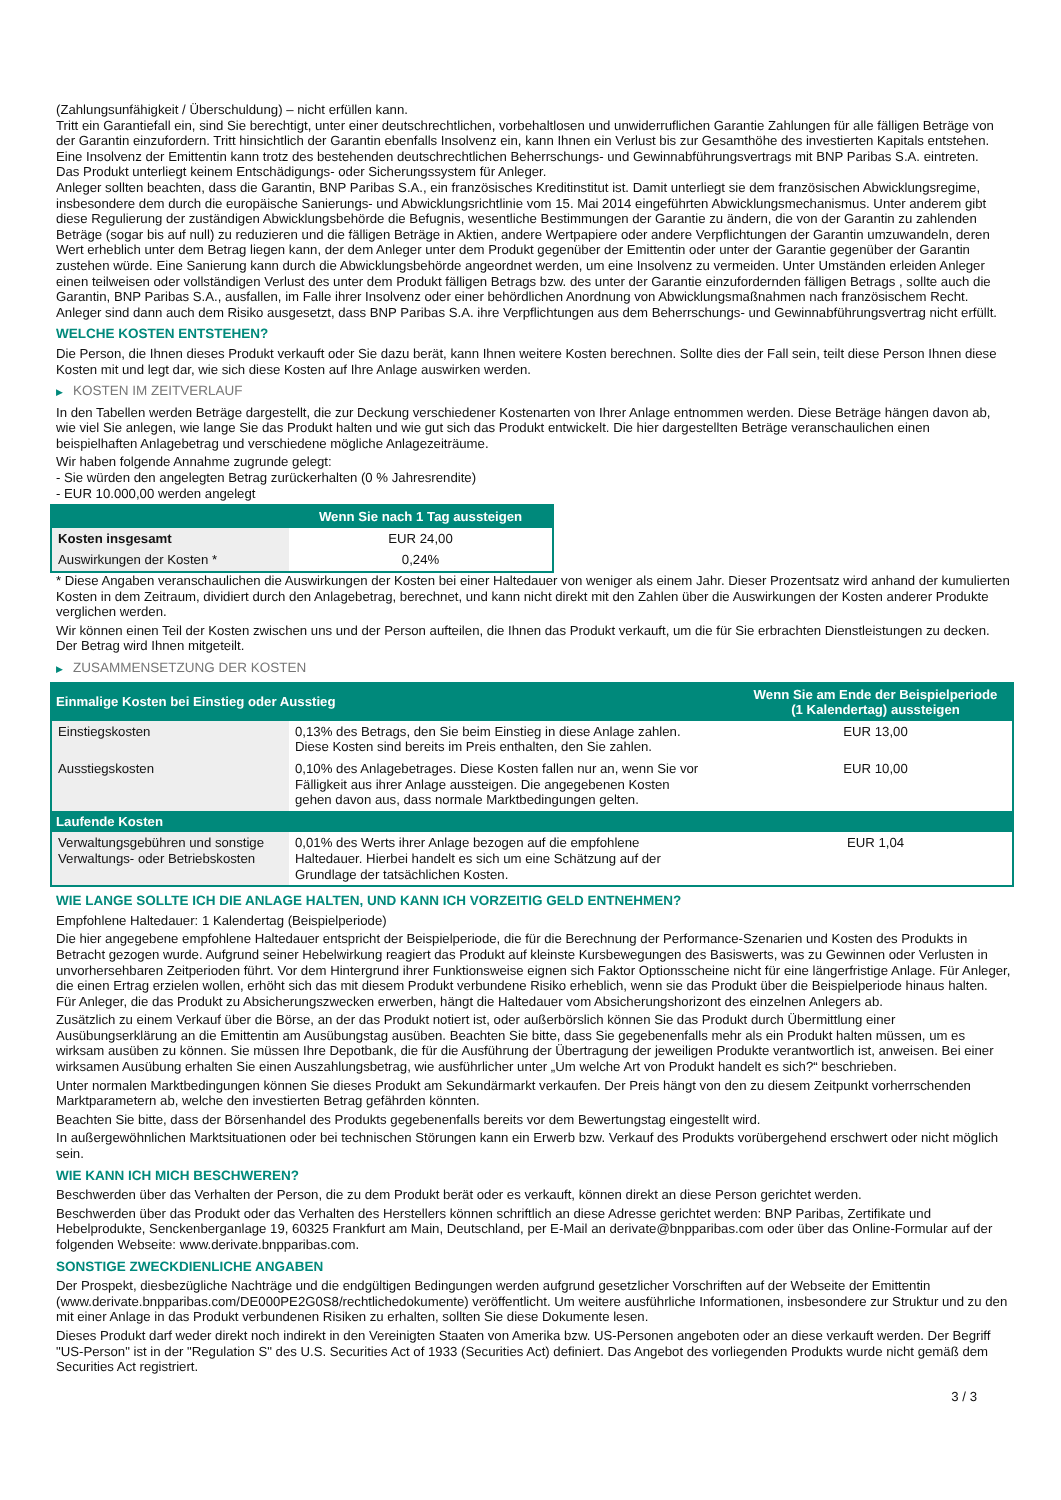(Zahlungsunfähigkeit / Überschuldung) – nicht erfüllen kann.
Tritt ein Garantiefall ein, sind Sie berechtigt, unter einer deutschrechtlichen, vorbehaltlosen und unwiderruflichen Garantie Zahlungen für alle fälligen Beträge von der Garantin einzufordern. Tritt hinsichtlich der Garantin ebenfalls Insolvenz ein, kann Ihnen ein Verlust bis zur Gesamthöhe des investierten Kapitals entstehen. Eine Insolvenz der Emittentin kann trotz des bestehenden deutschrechtlichen Beherrschungs- und Gewinnabführungsvertrags mit BNP Paribas S.A. eintreten.
Das Produkt unterliegt keinem Entschädigungs- oder Sicherungssystem für Anleger.
Anleger sollten beachten, dass die Garantin, BNP Paribas S.A., ein französisches Kreditinstitut ist. Damit unterliegt sie dem französischen Abwicklungsregime, insbesondere dem durch die europäische Sanierungs- und Abwicklungsrichtlinie vom 15. Mai 2014 eingeführten Abwicklungsmechanismus. Unter anderem gibt diese Regulierung der zuständigen Abwicklungsbehörde die Befugnis, wesentliche Bestimmungen der Garantie zu ändern, die von der Garantin zu zahlenden Beträge (sogar bis auf null) zu reduzieren und die fälligen Beträge in Aktien, andere Wertpapiere oder andere Verpflichtungen der Garantin umzuwandeln, deren Wert erheblich unter dem Betrag liegen kann, der dem Anleger unter dem Produkt gegenüber der Emittentin oder unter der Garantie gegenüber der Garantin zustehen würde. Eine Sanierung kann durch die Abwicklungsbehörde angeordnet werden, um eine Insolvenz zu vermeiden. Unter Umständen erleiden Anleger einen teilweisen oder vollständigen Verlust des unter dem Produkt fälligen Betrags bzw. des unter der Garantie einzufordernden fälligen Betrags , sollte auch die Garantin, BNP Paribas S.A., ausfallen, im Falle ihrer Insolvenz oder einer behördlichen Anordnung von Abwicklungsmaßnahmen nach französischem Recht. Anleger sind dann auch dem Risiko ausgesetzt, dass BNP Paribas S.A. ihre Verpflichtungen aus dem Beherrschungs- und Gewinnabführungsvertrag nicht erfüllt.
WELCHE KOSTEN ENTSTEHEN?
Die Person, die Ihnen dieses Produkt verkauft oder Sie dazu berät, kann Ihnen weitere Kosten berechnen. Sollte dies der Fall sein, teilt diese Person Ihnen diese Kosten mit und legt dar, wie sich diese Kosten auf Ihre Anlage auswirken werden.
▶ KOSTEN IM ZEITVERLAUF
In den Tabellen werden Beträge dargestellt, die zur Deckung verschiedener Kostenarten von Ihrer Anlage entnommen werden. Diese Beträge hängen davon ab, wie viel Sie anlegen, wie lange Sie das Produkt halten und wie gut sich das Produkt entwickelt. Die hier dargestellten Beträge veranschaulichen einen beispielhaften Anlagebetrag und verschiedene mögliche Anlagezeiträume.
Wir haben folgende Annahme zugrunde gelegt:
- Sie würden den angelegten Betrag zurückerhalten (0 % Jahresrendite)
- EUR 10.000,00 werden angelegt
| | Wenn Sie nach 1 Tag aussteigen |
| --- | --- |
| Kosten insgesamt | EUR 24,00 |
| Auswirkungen der Kosten * | 0,24% |
* Diese Angaben veranschaulichen die Auswirkungen der Kosten bei einer Haltedauer von weniger als einem Jahr. Dieser Prozentsatz wird anhand der kumulierten Kosten in dem Zeitraum, dividiert durch den Anlagebetrag, berechnet, und kann nicht direkt mit den Zahlen über die Auswirkungen der Kosten anderer Produkte verglichen werden.
Wir können einen Teil der Kosten zwischen uns und der Person aufteilen, die Ihnen das Produkt verkauft, um die für Sie erbrachten Dienstleistungen zu decken. Der Betrag wird Ihnen mitgeteilt.
▶ ZUSAMMENSETZUNG DER KOSTEN
| Einmalige Kosten bei Einstieg oder Ausstieg | | Wenn Sie am Ende der Beispielperiode (1 Kalendertag) aussteigen |
| --- | --- | --- |
| Einstiegskosten | 0,13% des Betrags, den Sie beim Einstieg in diese Anlage zahlen. Diese Kosten sind bereits im Preis enthalten, den Sie zahlen. | EUR 13,00 |
| Ausstiegskosten | 0,10% des Anlagebetrages. Diese Kosten fallen nur an, wenn Sie vor Fälligkeit aus ihrer Anlage aussteigen. Die angegebenen Kosten gehen davon aus, dass normale Marktbedingungen gelten. | EUR 10,00 |
| Laufende Kosten | | |
| Verwaltungsgebühren und sonstige Verwaltungs- oder Betriebskosten | 0,01% des Werts ihrer Anlage bezogen auf die empfohlene Haltedauer. Hierbei handelt es sich um eine Schätzung auf der Grundlage der tatsächlichen Kosten. | EUR 1,04 |
WIE LANGE SOLLTE ICH DIE ANLAGE HALTEN, UND KANN ICH VORZEITIG GELD ENTNEHMEN?
Empfohlene Haltedauer: 1 Kalendertag (Beispielperiode)
Die hier angegebene empfohlene Haltedauer entspricht der Beispielperiode, die für die Berechnung der Performance-Szenarien und Kosten des Produkts in Betracht gezogen wurde. Aufgrund seiner Hebelwirkung reagiert das Produkt auf kleinste Kursbewegungen des Basiswerts, was zu Gewinnen oder Verlusten in unvorhersehbaren Zeitperioden führt. Vor dem Hintergrund ihrer Funktionsweise eignen sich Faktor Optionsscheine nicht für eine längerfristige Anlage. Für Anleger, die einen Ertrag erzielen wollen, erhöht sich das mit diesem Produkt verbundene Risiko erheblich, wenn sie das Produkt über die Beispielperiode hinaus halten. Für Anleger, die das Produkt zu Absicherungszwecken erwerben, hängt die Haltedauer vom Absicherungshorizont des einzelnen Anlegers ab.
Zusätzlich zu einem Verkauf über die Börse, an der das Produkt notiert ist, oder außerbörslich können Sie das Produkt durch Übermittlung einer Ausübungserklärung an die Emittentin am Ausübungstag ausüben. Beachten Sie bitte, dass Sie gegebenenfalls mehr als ein Produkt halten müssen, um es wirksam ausüben zu können. Sie müssen Ihre Depotbank, die für die Ausführung der Übertragung der jeweiligen Produkte verantwortlich ist, anweisen. Bei einer wirksamen Ausübung erhalten Sie einen Auszahlungsbetrag, wie ausführlicher unter „Um welche Art von Produkt handelt es sich?“ beschrieben.
Unter normalen Marktbedingungen können Sie dieses Produkt am Sekundärmarkt verkaufen. Der Preis hängt von den zu diesem Zeitpunkt vorherrschenden Marktparametern ab, welche den investierten Betrag gefährden könnten.
Beachten Sie bitte, dass der Börsenhandel des Produkts gegebenenfalls bereits vor dem Bewertungstag eingestellt wird.
In außergewöhnlichen Marktsituationen oder bei technischen Störungen kann ein Erwerb bzw. Verkauf des Produkts vorübergehend erschwert oder nicht möglich sein.
WIE KANN ICH MICH BESCHWEREN?
Beschwerden über das Verhalten der Person, die zu dem Produkt berät oder es verkauft, können direkt an diese Person gerichtet werden.
Beschwerden über das Produkt oder das Verhalten des Herstellers können schriftlich an diese Adresse gerichtet werden: BNP Paribas, Zertifikate und Hebelprodukte, Senckenberganlage 19, 60325 Frankfurt am Main, Deutschland, per E-Mail an derivate@bnpparibas.com oder über das Online-Formular auf der folgenden Webseite: www.derivate.bnpparibas.com.
SONSTIGE ZWECKDIENLICHE ANGABEN
Der Prospekt, diesbezügliche Nachträge und die endgültigen Bedingungen werden aufgrund gesetzlicher Vorschriften auf der Webseite der Emittentin (www.derivate.bnpparibas.com/DE000PE2G0S8/rechtlichedokumente) veröffentlicht. Um weitere ausführliche Informationen, insbesondere zur Struktur und zu den mit einer Anlage in das Produkt verbundenen Risiken zu erhalten, sollten Sie diese Dokumente lesen.
Dieses Produkt darf weder direkt noch indirekt in den Vereinigten Staaten von Amerika bzw. US-Personen angeboten oder an diese verkauft werden. Der Begriff "US-Person" ist in der "Regulation S" des U.S. Securities Act of 1933 (Securities Act) definiert. Das Angebot des vorliegenden Produkts wurde nicht gemäß dem Securities Act registriert.
3 / 3